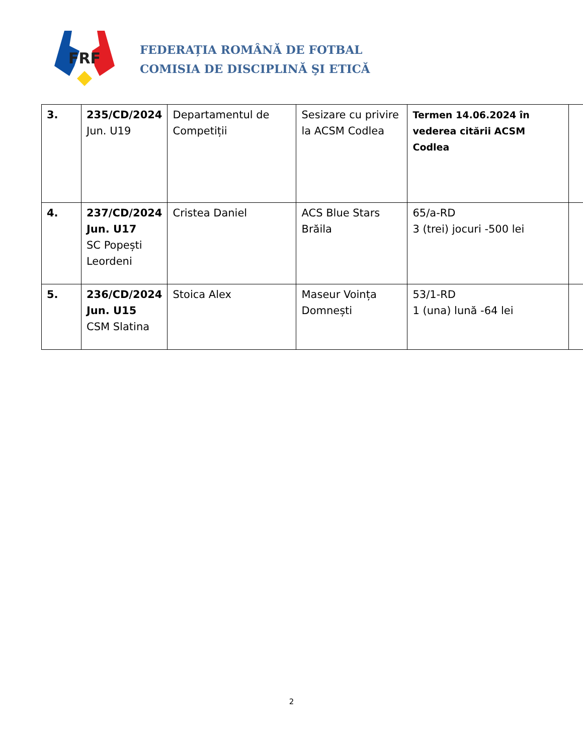FRF
FEDERAȚIA ROMÂNĂ DE FOTBAL
COMISIA DE DISCIPLINĂ ŞI ETICĂ
| 3. | 235/CD/2024 Jun. U19 | Departamentul de Competiții | Sesizare cu privire la ACSM Codlea | Termen 14.06.2024 în vederea citării ACSM Codlea | |
| 4. | 237/CD/2024 Jun. U17 SC Popești Leordeni | Cristea Daniel | ACS Blue Stars Brăila | 65/a-RD 3 (trei) jocuri -500 lei | |
| 5. | 236/CD/2024 Jun. U15 CSM Slatina | Stoica Alex | Maseur Voința Domnești | 53/1-RD 1 (una) lună -64 lei | |
2